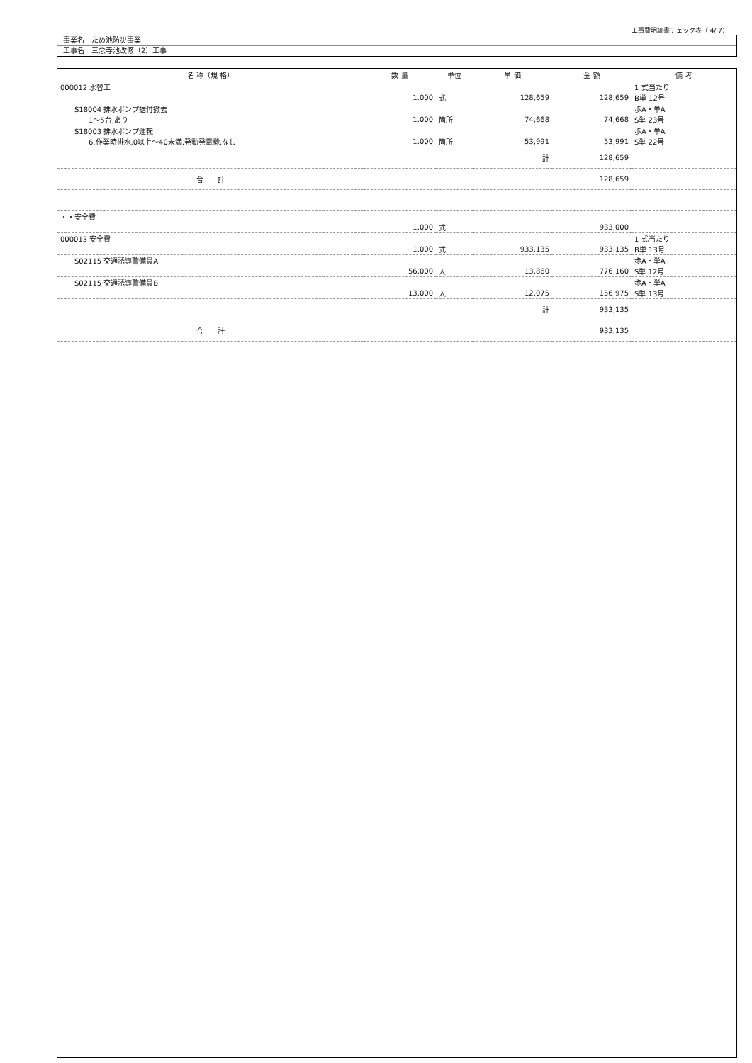工事費明細書チェック表（ 4/ 7）
事業名　ため池防災事業
工事名　三念寺池改修（2）工事
| 名 称（規 格） | 数 量 | 単位 | 単 価 | 金 額 | 備 考 |
| --- | --- | --- | --- | --- | --- |
| 000012 水替工 | | | | | 1 式当たり |
| | 1.000 | 式 | 128,659 | 128,659 | B単 12号 |
| S18004 排水ポンプ据付撤去 | | | | | 歩A・単A |
| 1～5台,あり | 1.000 | 箇所 | 74,668 | 74,668 | S単 23号 |
| S18003 排水ポンプ運転 | | | | | 歩A・単A |
| 6,作業時排水,0以上～40未満,発動発電機,なし | 1.000 | 箇所 | 53,991 | 53,991 | S単 22号 |
| | | | 計 | 128,659 | |
| 合 計 | | | | 128,659 | |
| ・・安全費 | | | | | |
| | 1.000 | 式 | | 933,000 | |
| 000013 安全費 | | | | | 1 式当たり |
| | 1.000 | 式 | 933,135 | 933,135 | B単 13号 |
| S02115 交通誘導警備員A | | | | | 歩A・単A |
| | 56.000 | 人 | 13,860 | 776,160 | S単 12号 |
| S02115 交通誘導警備員B | | | | | 歩A・単A |
| | 13.000 | 人 | 12,075 | 156,975 | S単 13号 |
| | | | 計 | 933,135 | |
| 合 計 | | | | 933,135 | |